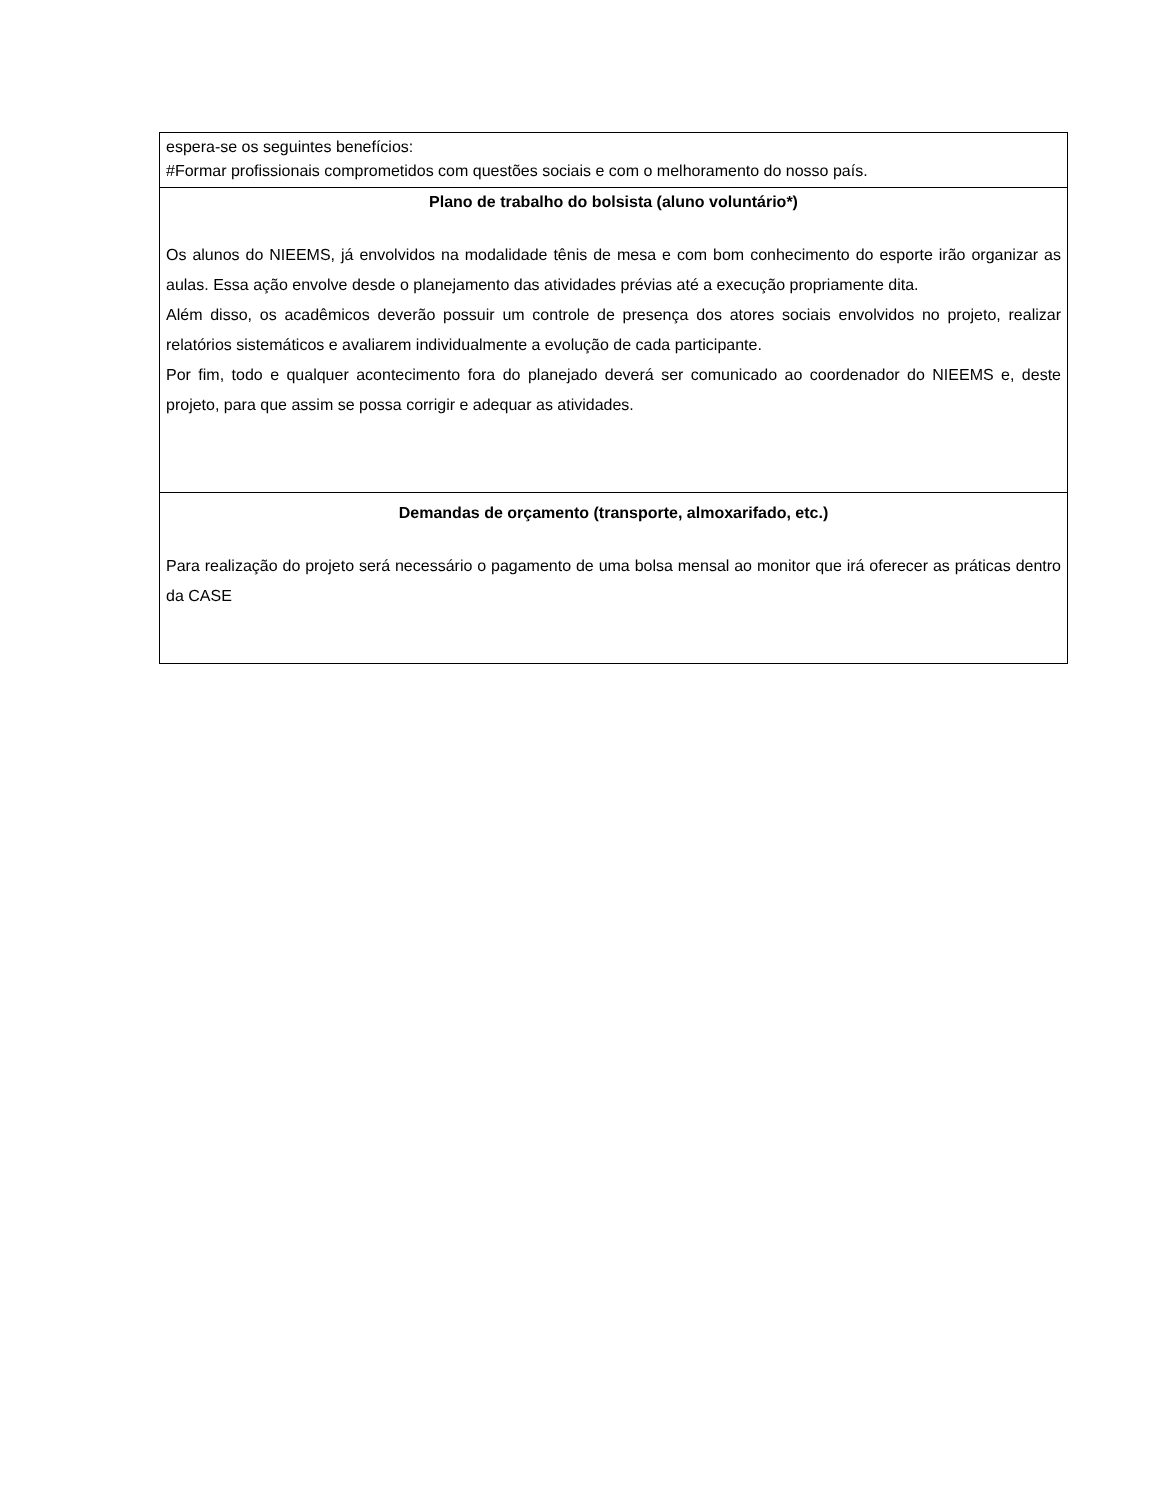| espera-se os seguintes benefícios: #Formar profissionais comprometidos com questões sociais e com o melhoramento do nosso país. |
| Plano de trabalho do bolsista (aluno voluntário*) Os alunos do NIEEMS, já envolvidos na modalidade tênis de mesa e com bom conhecimento do esporte irão organizar as aulas. Essa ação envolve desde o planejamento das atividades prévias até a execução propriamente dita. Além disso, os acadêmicos deverão possuir um controle de presença dos atores sociais envolvidos no projeto, realizar relatórios sistemáticos e avaliarem individualmente a evolução de cada participante. Por fim, todo e qualquer acontecimento fora do planejado deverá ser comunicado ao coordenador do NIEEMS e, deste projeto, para que assim se possa corrigir e adequar as atividades. |
| Demandas de orçamento (transporte, almoxarifado, etc.) Para realização do projeto será necessário o pagamento de uma bolsa mensal ao monitor que irá oferecer as práticas dentro da CASE |